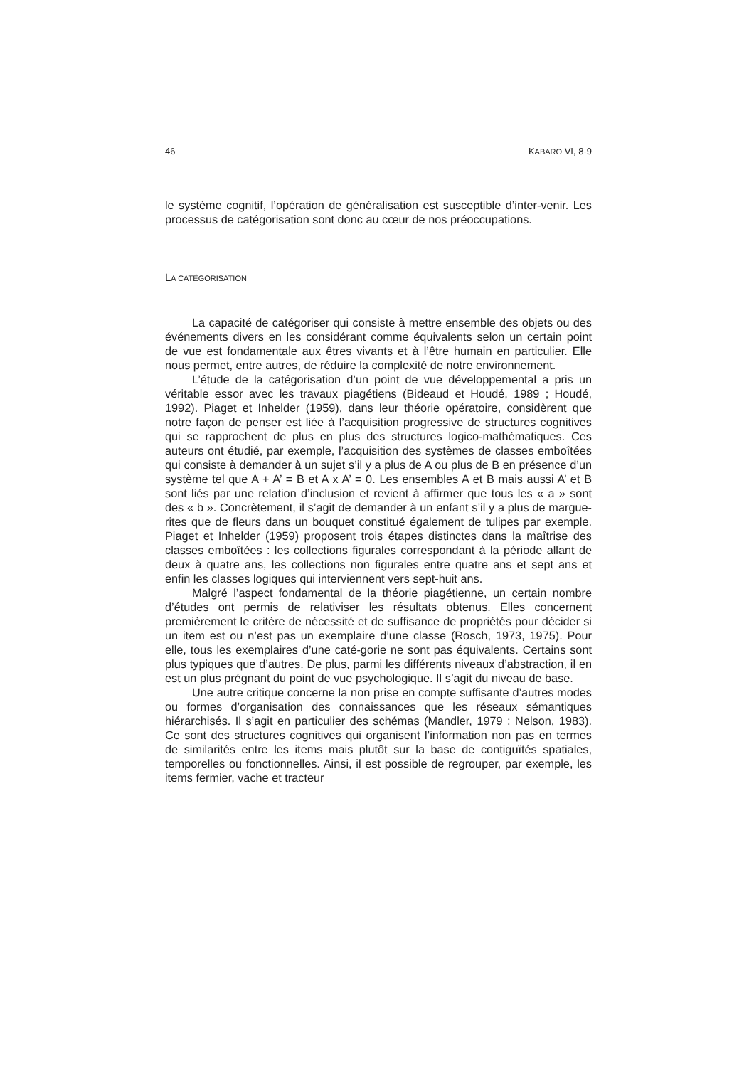46 KABARO VI, 8-9
le système cognitif, l’opération de généralisation est susceptible d’inter-venir. Les processus de catégorisation sont donc au cœur de nos préoccupations.
LA CATÉGORISATION
La capacité de catégoriser qui consiste à mettre ensemble des objets ou des événements divers en les considérant comme équivalents selon un certain point de vue est fondamentale aux êtres vivants et à l’être humain en particulier. Elle nous permet, entre autres, de réduire la complexité de notre environnement.
L’étude de la catégorisation d’un point de vue développemental a pris un véritable essor avec les travaux piagétiens (Bideaud et Houdé, 1989 ; Houdé, 1992). Piaget et Inhelder (1959), dans leur théorie opératoire, considèrent que notre façon de penser est liée à l’acquisition progressive de structures cognitives qui se rapprochent de plus en plus des structures logico-mathématiques. Ces auteurs ont étudié, par exemple, l’acquisition des systèmes de classes emboîtées qui consiste à demander à un sujet s’il y a plus de A ou plus de B en présence d’un système tel que A + A’ = B et A x A’ = 0. Les ensembles A et B mais aussi A’ et B sont liés par une relation d’inclusion et revient à affirmer que tous les « a » sont des « b ». Concrètement, il s’agit de demander à un enfant s’il y a plus de margue-rites que de fleurs dans un bouquet constitué également de tulipes par exemple. Piaget et Inhelder (1959) proposent trois étapes distinctes dans la maîtrise des classes emboîtées : les collections figurales correspondant à la période allant de deux à quatre ans, les collections non figurales entre quatre ans et sept ans et enfin les classes logiques qui interviennent vers sept-huit ans.
Malgré l’aspect fondamental de la théorie piagétienne, un certain nombre d’études ont permis de relativiser les résultats obtenus. Elles concernent premièrement le critère de nécessité et de suffisance de propriétés pour décider si un item est ou n’est pas un exemplaire d’une classe (Rosch, 1973, 1975). Pour elle, tous les exemplaires d’une caté-gorie ne sont pas équivalents. Certains sont plus typiques que d’autres. De plus, parmi les différents niveaux d’abstraction, il en est un plus prégnant du point de vue psychologique. Il s’agit du niveau de base.
Une autre critique concerne la non prise en compte suffisante d’autres modes ou formes d’organisation des connaissances que les réseaux sémantiques hiérarchisés. Il s’agit en particulier des schémas (Mandler, 1979 ; Nelson, 1983). Ce sont des structures cognitives qui organisent l’information non pas en termes de similarités entre les items mais plutôt sur la base de contiguïtés spatiales, temporelles ou fonctionnelles. Ainsi, il est possible de regrouper, par exemple, les items fermier, vache et tracteur